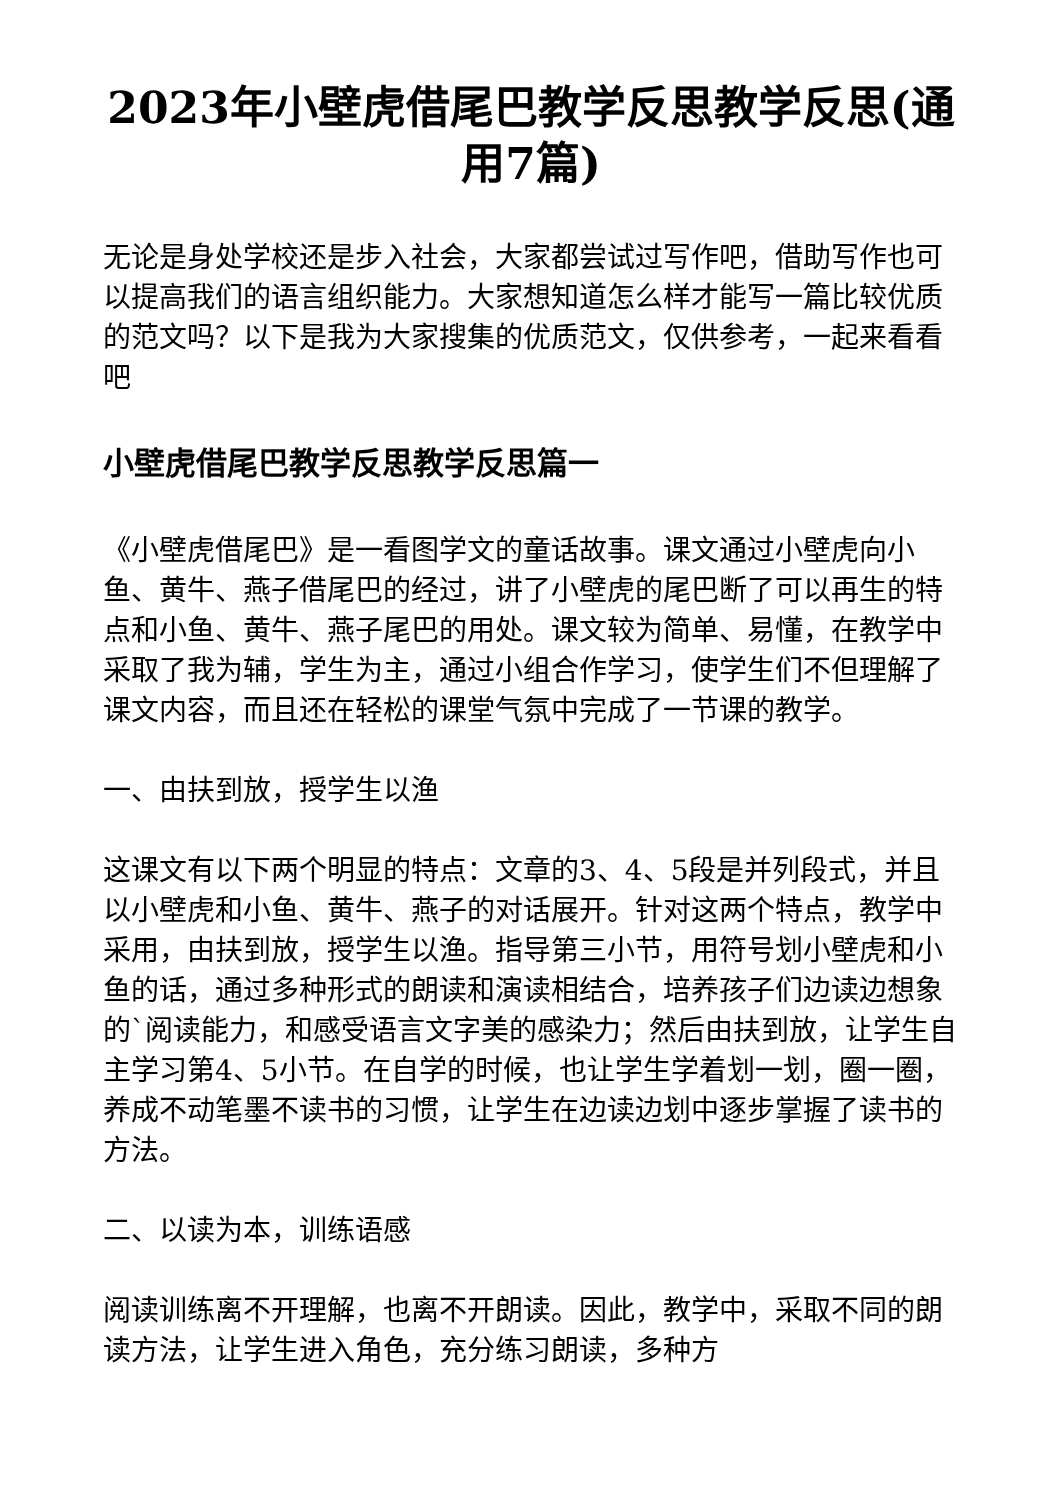2023年小壁虎借尾巴教学反思教学反思(通用7篇)
无论是身处学校还是步入社会，大家都尝试过写作吧，借助写作也可以提高我们的语言组织能力。大家想知道怎么样才能写一篇比较优质的范文吗？以下是我为大家搜集的优质范文，仅供参考，一起来看看吧
小壁虎借尾巴教学反思教学反思篇一
《小壁虎借尾巴》是一看图学文的童话故事。课文通过小壁虎向小鱼、黄牛、燕子借尾巴的经过，讲了小壁虎的尾巴断了可以再生的特点和小鱼、黄牛、燕子尾巴的用处。课文较为简单、易懂，在教学中采取了我为辅，学生为主，通过小组合作学习，使学生们不但理解了课文内容，而且还在轻松的课堂气氛中完成了一节课的教学。
一、由扶到放，授学生以渔
这课文有以下两个明显的特点：文章的3、4、5段是并列段式，并且以小壁虎和小鱼、黄牛、燕子的对话展开。针对这两个特点，教学中采用，由扶到放，授学生以渔。指导第三小节，用符号划小壁虎和小鱼的话，通过多种形式的朗读和演读相结合，培养孩子们边读边想象的`阅读能力，和感受语言文字美的感染力；然后由扶到放，让学生自主学习第4、5小节。在自学的时候，也让学生学着划一划，圈一圈，养成不动笔墨不读书的习惯，让学生在边读边划中逐步掌握了读书的方法。
二、以读为本，训练语感
阅读训练离不开理解，也离不开朗读。因此，教学中，采取不同的朗读方法，让学生进入角色，充分练习朗读，多种方